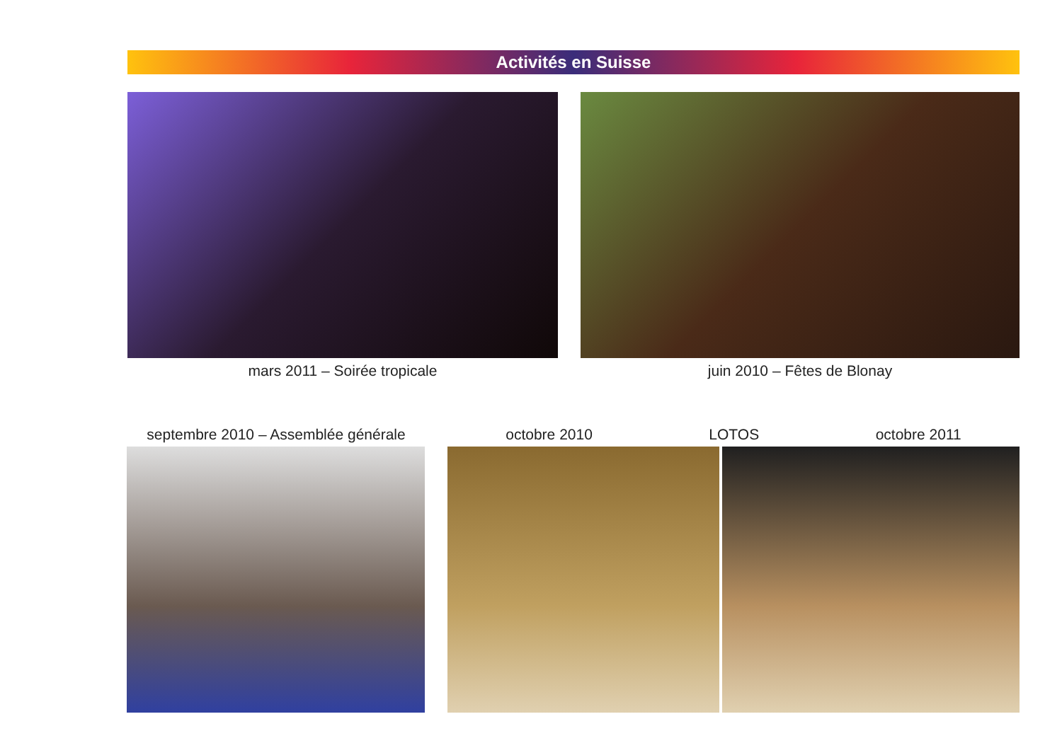Activités en Suisse
mars 2011 – Soirée tropicale juin 2010 – Fêtes de Blonay
septembre 2010 – Assemblée générale
octobre 2010 LOTOS octobre 2011